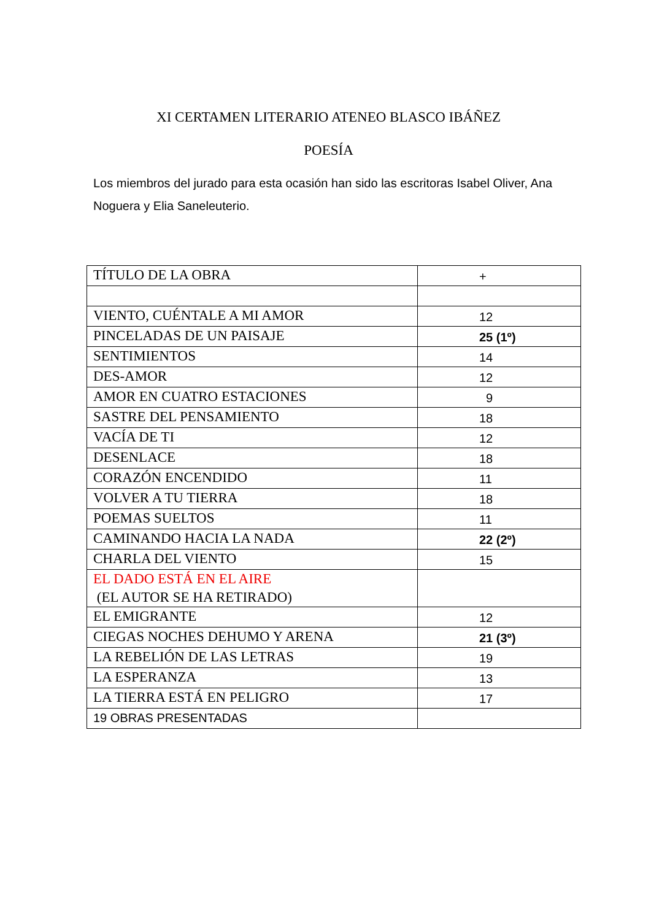XI CERTAMEN LITERARIO ATENEO BLASCO IBÁÑEZ
POESÍA
Los miembros del jurado para esta ocasión han sido las escritoras Isabel Oliver, Ana Noguera y Elia Saneleuterio.
| TÍTULO DE LA OBRA | + |
| VIENTO, CUÉNTALE A MI AMOR | 12 |
| PINCELADAS DE UN PAISAJE | 25 (1º) |
| SENTIMIENTOS | 14 |
| DES-AMOR | 12 |
| AMOR EN CUATRO ESTACIONES | 9 |
| SASTRE DEL PENSAMIENTO | 18 |
| VACÍA DE TI | 12 |
| DESENLACE | 18 |
| CORAZÓN ENCENDIDO | 11 |
| VOLVER A TU TIERRA | 18 |
| POEMAS SUELTOS | 11 |
| CAMINANDO HACIA LA NADA | 22 (2º) |
| CHARLA DEL VIENTO | 15 |
| EL DADO ESTÁ EN EL AIRE (EL AUTOR SE HA RETIRADO) | |
| EL EMIGRANTE | 12 |
| CIEGAS NOCHES DEHUMO Y ARENA | 21 (3º) |
| LA REBELIÓN DE LAS LETRAS | 19 |
| LA ESPERANZA | 13 |
| LA TIERRA ESTÁ EN PELIGRO | 17 |
| 19 OBRAS PRESENTADAS | |